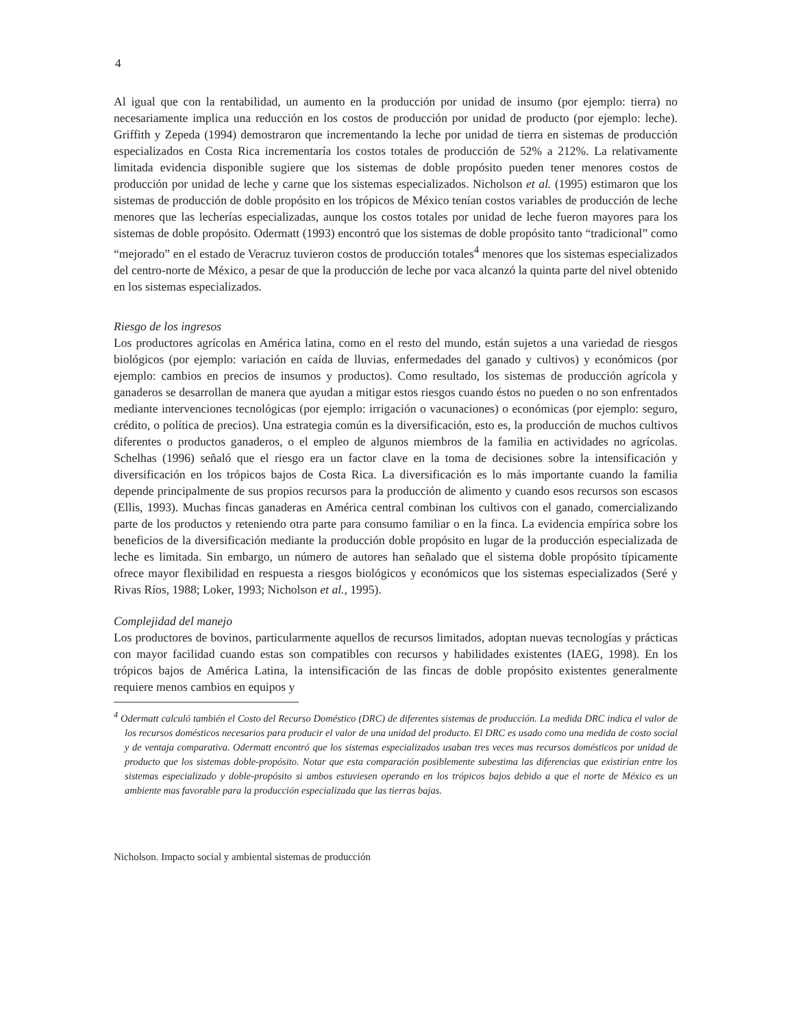4
Al igual que con la rentabilidad, un aumento en la producción por unidad de insumo (por ejemplo: tierra) no necesariamente implica una reducción en los costos de producción por unidad de producto (por ejemplo: leche). Griffith y Zepeda (1994) demostraron que incrementando la leche por unidad de tierra en sistemas de producción especializados en Costa Rica incrementaría los costos totales de producción de 52% a 212%. La relativamente limitada evidencia disponible sugiere que los sistemas de doble propósito pueden tener menores costos de producción por unidad de leche y carne que los sistemas especializados. Nicholson et al. (1995) estimaron que los sistemas de producción de doble propósito en los trópicos de México tenían costos variables de producción de leche menores que las lecherías especializadas, aunque los costos totales por unidad de leche fueron mayores para los sistemas de doble propósito. Odermatt (1993) encontró que los sistemas de doble propósito tanto “tradicional” como “mejorado” en el estado de Veracruz tuvieron costos de producción totales<sup>4</sup> menores que los sistemas especializados del centro-norte de México, a pesar de que la producción de leche por vaca alcanzó la quinta parte del nivel obtenido en los sistemas especializados.
Riesgo de los ingresos
Los productores agrícolas en América latina, como en el resto del mundo, están sujetos a una variedad de riesgos biológicos (por ejemplo: variación en caída de lluvias, enfermedades del ganado y cultivos) y económicos (por ejemplo: cambios en precios de insumos y productos). Como resultado, los sistemas de producción agrícola y ganaderos se desarrollan de manera que ayudan a mitigar estos riesgos cuando éstos no pueden o no son enfrentados mediante intervenciones tecnológicas (por ejemplo: irrigación o vacunaciones) o económicas (por ejemplo: seguro, crédito, o política de precios). Una estrategia común es la diversificación, esto es, la producción de muchos cultivos diferentes o productos ganaderos, o el empleo de algunos miembros de la familia en actividades no agrícolas. Schelhas (1996) señaló que el riesgo era un factor clave en la toma de decisiones sobre la intensificación y diversificación en los trópicos bajos de Costa Rica. La diversificación es lo más importante cuando la familia depende principalmente de sus propios recursos para la producción de alimento y cuando esos recursos son escasos (Ellis, 1993). Muchas fincas ganaderas en América central combinan los cultivos con el ganado, comercializando parte de los productos y reteniendo otra parte para consumo familiar o en la finca. La evidencia empírica sobre los beneficios de la diversificación mediante la producción doble propósito en lugar de la producción especializada de leche es limitada. Sin embargo, un número de autores han señalado que el sistema doble propósito típicamente ofrece mayor flexibilidad en respuesta a riesgos biológicos y económicos que los sistemas especializados (Seré y Rivas Ríos, 1988; Loker, 1993; Nicholson et al., 1995).
Complejidad del manejo
Los productores de bovinos, particularmente aquellos de recursos limitados, adoptan nuevas tecnologías y prácticas con mayor facilidad cuando estas son compatibles con recursos y habilidades existentes (IAEG, 1998). En los trópicos bajos de América Latina, la intensificación de las fincas de doble propósito existentes generalmente requiere menos cambios en equipos y
<sup>4</sup> Odermatt calculó también el Costo del Recurso Doméstico (DRC) de diferentes sistemas de producción. La medida DRC indica el valor de los recursos domésticos necesarios para producir el valor de una unidad del producto. El DRC es usado como una medida de costo social y de ventaja comparativa. Odermatt encontró que los sistemas especializados usaban tres veces mas recursos domésticos por unidad de producto que los sistemas doble-propósito. Notar que esta comparación posiblemente subestima las diferencias que existirían entre los sistemas especializado y doble-propósito si ambos estuviesen operando en los trópicos bajos debido a que el norte de México es un ambiente mas favorable para la producción especializada que las tierras bajas.
Nicholson. Impacto social y ambiental sistemas de producción